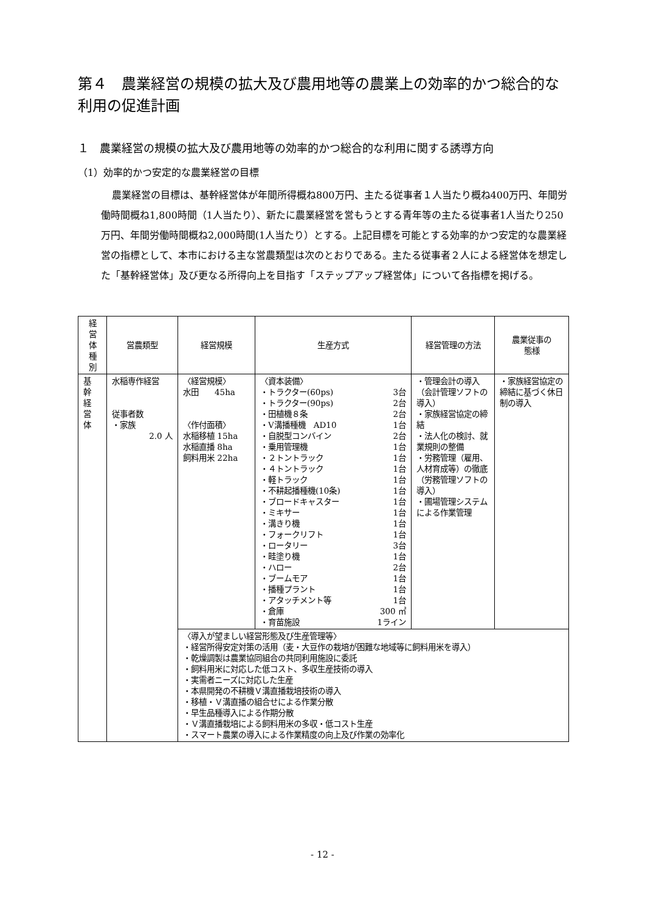第４　農業経営の規模の拡大及び農用地等の農業上の効率的かつ総合的な利用の促進計画
１　農業経営の規模の拡大及び農用地等の効率的かつ総合的な利用に関する誘導方向
（1）効率的かつ安定的な農業経営の目標
農業経営の目標は、基幹経営体が年間所得概ね800万円、主たる従事者１人当たり概ね400万円、年間労働時間概ね1,800時間（1人当たり）、新たに農業経営を営もうとする青年等の主たる従事者1人当たり250万円、年間労働時間概ね2,000時間(1人当たり）とする。上記目標を可能とする効率的かつ安定的な農業経営の指標として、本市における主な営農類型は次のとおりである。主たる従事者２人による経営体を想定した「基幹経営体」及び更なる所得向上を目指す「ステップアップ経営体」について各指標を掲げる。
| 経 営 体 種 別 | 営農類型 | 経営規模 | 生産方式 | 経営管理の方法 | 農業従事の 態様 |
| --- | --- | --- | --- | --- | --- |
| 基 幹 経 営 体 | 水稲専作経営 従事者数 ・家族 2.0 人 | 〈経営規模〉 水田 45ha 〈作付面積〉 水稲移植 15ha 水稲直播 8ha 飼料用米 22ha | 〈資本装備〉 ・トラクター(60ps) 3台 ・トラクター(90ps) 2台 ・田植機８条 2台 ・V溝播種機 AD10 1台 ・自脱型コンバイン 2台 ・乗用管理機 1台 ・２トントラック 1台 ・４トントラック 1台 ・軽トラック 1台 ・不耕起播種機(10条) 1台 ・ブロードキャスター 1台 ・ミキサー 1台 ・溝きり機 1台 ・フォークリフト 1台 ・ロータリー 3台 ・畦塗り機 1台 ・ハロー 2台 ・ブームモア 1台 ・播種プラント 1台 ・アタッチメント等 1台 ・倉庫 300 ㎡ ・育苗施設 1ライン | ・管理会計の導入（会計管理ソフトの導入） ・家族経営協定の締結 ・法人化の検討、就業規則の整備 ・労務管理（雇用、人材育成等）の徹底（労務管理ソフトの導入） ・圃場管理システムによる作業管理 | ・家族経営協定の締結に基づく休日制の導入 |
| | | 〈導入が望ましい経営形態及び生産管理等〉 ・経営所得安定対策の活用（麦・大豆作の栽培が困難な地域等に飼料用米を導入） ・乾燥調製は農業協同組合の共同利用施設に委託 ・飼料用米に対応した低コスト、多収生産技術の導入 ・実需者ニーズに対応した生産 ・本県開発の不耕機Ｖ溝直播栽培技術の導入 ・移植・Ｖ溝直播の組合せによる作業分散 ・早生品種導入による作期分散 ・Ｖ溝直播栽培による飼料用米の多収・低コスト生産 ・スマート農業の導入による作業精度の向上及び作業の効率化 | | | |
- 12 -